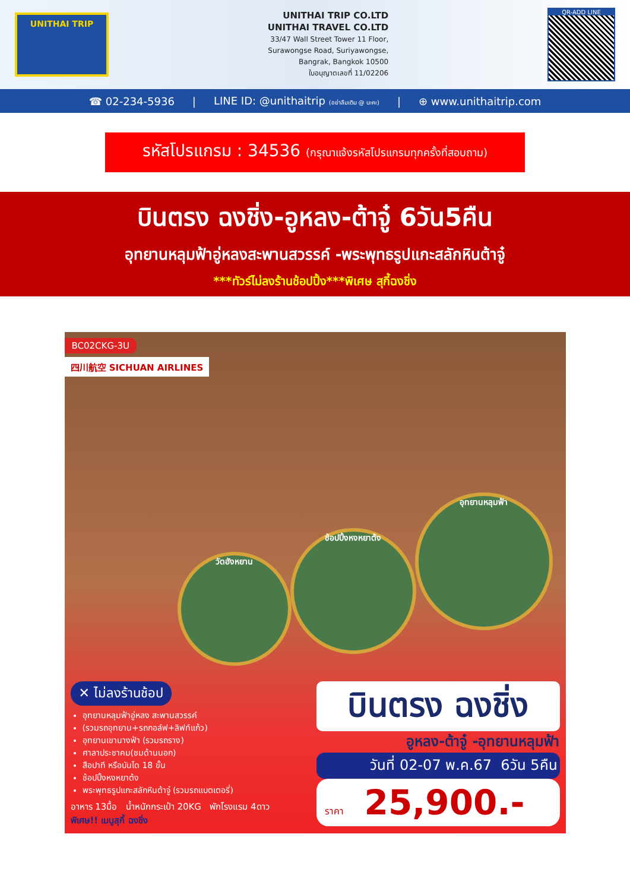UNITHAI TRIP
UNITHAI TRIP CO.LTD
UNITHAI TRAVEL CO.LTD
33/47 Wall Street Tower 11 Floor,
Surawongse Road, Suriyawongse,
Bangrak, Bangkok 10500
ใบอนุญาตเลขที่ 11/02206
QR-ADD LINE
☎ 02-234-5936 | LINE ID: @unithaitrip (อย่าลืมเติม @ นะคะ) | ⊕ www.unithaitrip.com
รหัสโปรแกรม : 34536 (กรุณาแจ้งรหัสโปรแกรมทุกครั้งที่สอบถาม)
บินตรง ฉงชิ่ง-อูหลง-ต้าจู๋ 6วัน5คืน
อุทยานหลุมฟ้าอู่หลงสะพานสวรรค์ -พระพุทธรูปแกะสลักหินต้าจู๋
***ทัวร์ไม่ลงร้านช้อปปิ้ง***พิเศษ สุกี้ฉงชิ่ง
BC02CKG-3U
四川航空 SICHUAN AIRLINES
วัดฮังหยาน
ช้อปปิ้งหงหยาต้ง
อุทยานหลุมฟ้า
✕ ไม่ลงร้านช้อป
อุทยานหลุมฟ้าอู่หลง สะพานสวรรค์
(รวมรถอุทยาน+รถกอล์ฟ+ลิฟท์แก้ว)
อุทยานเขานางฟ้า (รวมรถราง)
ศาลาประชาคม(ชมด้านนอก)
สือปาที หรือบันได 18 ขั้น
ช้อปปิ้งหงหยาต้ง
พระพุทธรูปแกะสลักหินต้าจู๋ (รวมรถแบตเตอรี่)
อาหาร 13มื้อ น้ำหนักกระเป๋า 20KG พักโรงแรม 4ดาว
พิเศษ!! เมนูสุกี้ ฉงชิ่ง
บินตรง ฉงชิ่ง
อูหลง-ต้าจู๋ -อุทยานหลุมฟ้า
วันที่ 02-07 พ.ค.67 6วัน 5คืน
ราคา 25,900.-